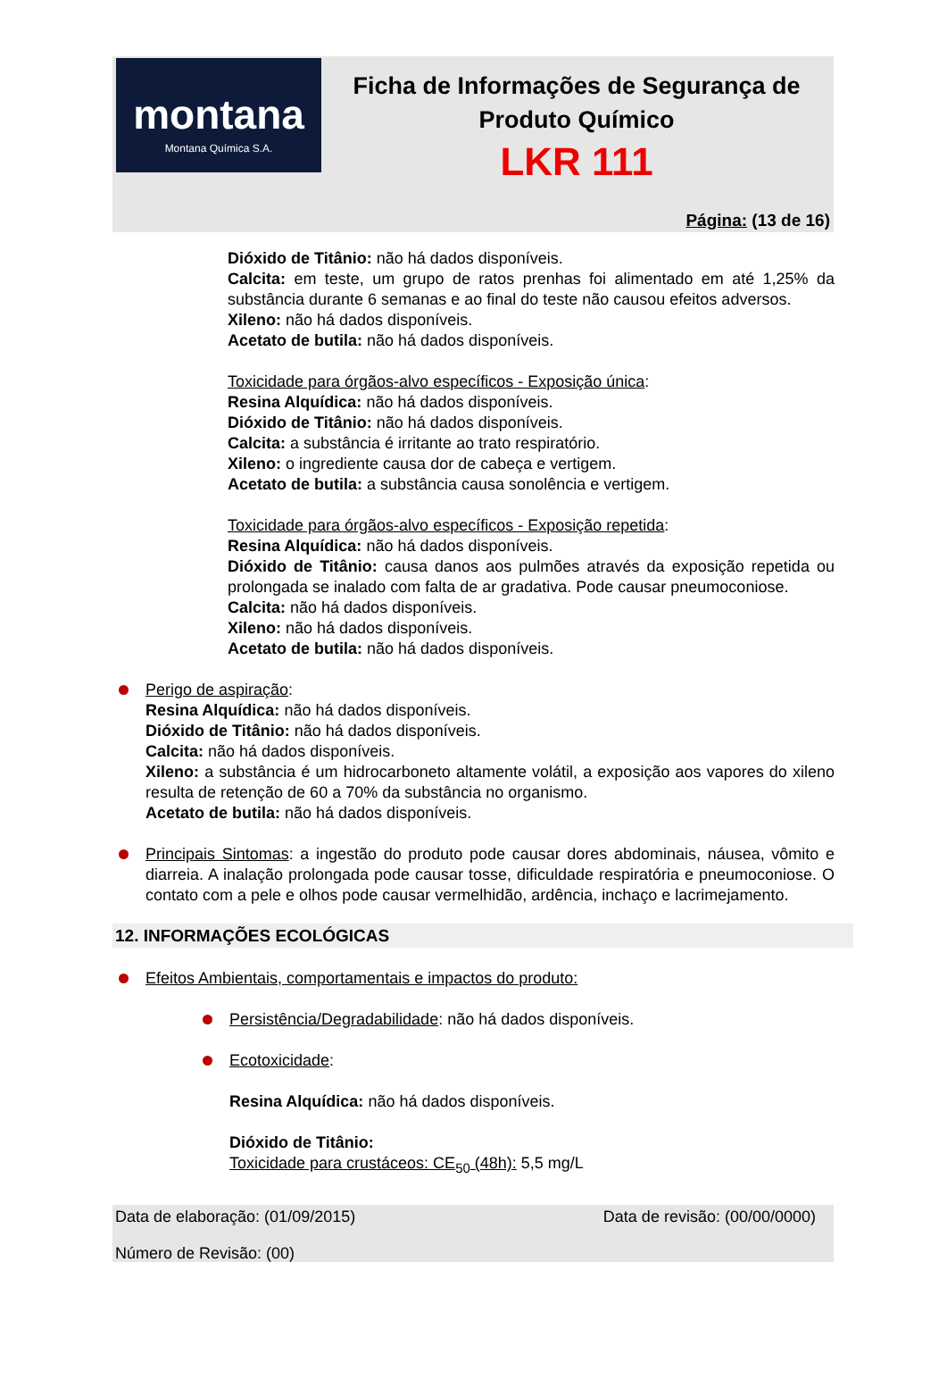montana
Montana Química S.A.
Ficha de Informações de Segurança de Produto Químico
LKR 111
Página: (13 de 16)
Dióxido de Titânio: não há dados disponíveis.
Calcita: em teste, um grupo de ratos prenhas foi alimentado em até 1,25% da substância durante 6 semanas e ao final do teste não causou efeitos adversos.
Xileno: não há dados disponíveis.
Acetato de butila: não há dados disponíveis.
Toxicidade para órgãos-alvo específicos - Exposição única:
Resina Alquídica: não há dados disponíveis.
Dióxido de Titânio: não há dados disponíveis.
Calcita: a substância é irritante ao trato respiratório.
Xileno: o ingrediente causa dor de cabeça e vertigem.
Acetato de butila: a substância causa sonolência e vertigem.
Toxicidade para órgãos-alvo específicos - Exposição repetida:
Resina Alquídica: não há dados disponíveis.
Dióxido de Titânio: causa danos aos pulmões através da exposição repetida ou prolongada se inalado com falta de ar gradativa. Pode causar pneumoconiose.
Calcita: não há dados disponíveis.
Xileno: não há dados disponíveis.
Acetato de butila: não há dados disponíveis.
Perigo de aspiração:
Resina Alquídica: não há dados disponíveis.
Dióxido de Titânio: não há dados disponíveis.
Calcita: não há dados disponíveis.
Xileno: a substância é um hidrocarboneto altamente volátil, a exposição aos vapores do xileno resulta de retenção de 60 a 70% da substância no organismo.
Acetato de butila: não há dados disponíveis.
Principais Sintomas: a ingestão do produto pode causar dores abdominais, náusea, vômito e diarreia. A inalação prolongada pode causar tosse, dificuldade respiratória e pneumoconiose. O contato com a pele e olhos pode causar vermelhidão, ardência, inchaço e lacrimejamento.
12. INFORMAÇÕES ECOLÓGICAS
Efeitos Ambientais, comportamentais e impactos do produto:
Persistência/Degradabilidade: não há dados disponíveis.
Ecotoxicidade:
Resina Alquídica: não há dados disponíveis.
Dióxido de Titânio:
Toxicidade para crustáceos: CE<sub>50</sub> (48h): 5,5 mg/L
Data de elaboração: (01/09/2015) Data de revisão: (00/00/0000)
Número de Revisão: (00)